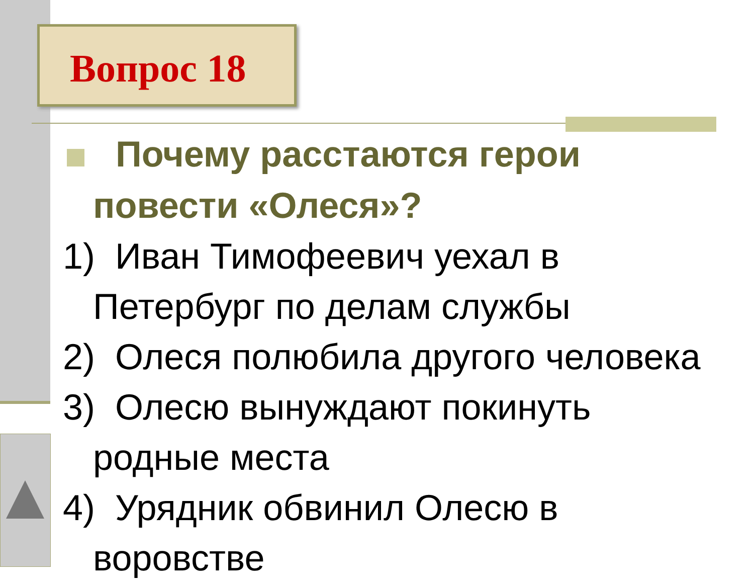Вопрос 18
Почему расстаются герои повести «Олеся»?
1) Иван Тимофеевич уехал в Петербург по делам службы
2) Олеся полюбила другого человека
3) Олесю вынуждают покинуть родные места
4) Урядник обвинил Олесю в воровстве